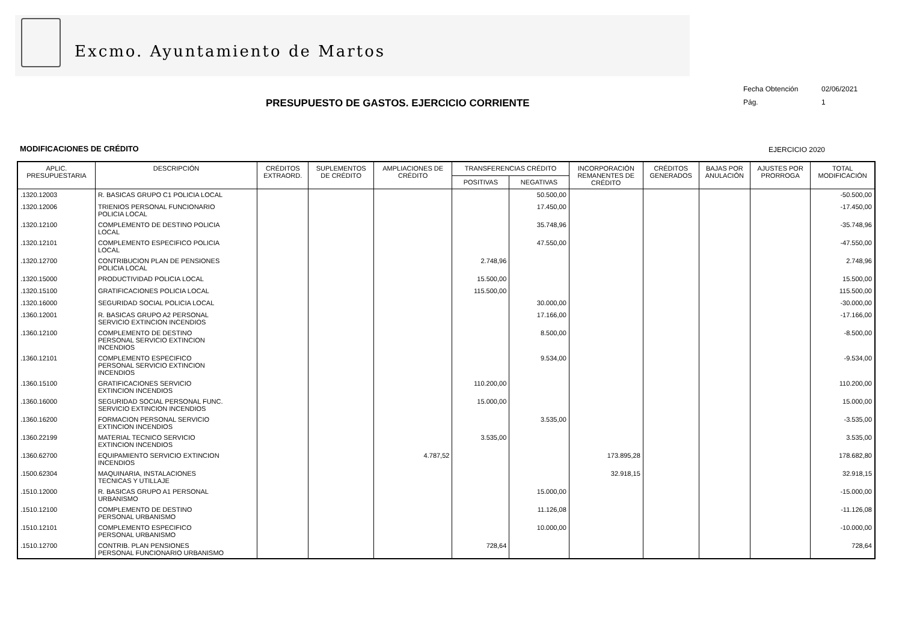Excmo. Ayuntamiento de Martos
PRESUPUESTO DE GASTOS. EJERCICIO CORRIENTE
Fecha Obtención 02/06/2021
Pág. 1
MODIFICACIONES DE CRÉDITO EJERCICIO 2020
| APLIC. PRESUPUESTARIA | DESCRIPCIÓN | CRÉDITOS EXTRAORD. | SUPLEMENTOS DE CRÉDITO | AMPLIACIONES DE CRÉDITO | TRANSFERENCIAS CRÉDITO | | INCORPORACIÓN REMANENTES DE CRÉDITO | CRÉDITOS GENERADOS | BAJAS POR ANULACIÓN | AJUSTES POR PRORROGA | TOTAL MODIFICACIÓN |
| --- | --- | --- | --- | --- | --- | --- | --- | --- | --- | --- | --- |
| | | | | | POSITIVAS | NEGATIVAS | | | | | |
| .1320.12003 | R. BASICAS GRUPO C1 POLICIA LOCAL | | | | | 50.500,00 | | | | | -50.500,00 |
| .1320.12006 | TRIENIOS PERSONAL FUNCIONARIO POLICIA LOCAL | | | | | 17.450,00 | | | | | -17.450,00 |
| .1320.12100 | COMPLEMENTO DE DESTINO POLICIA LOCAL | | | | | 35.748,96 | | | | | -35.748,96 |
| .1320.12101 | COMPLEMENTO ESPECIFICO POLICIA LOCAL | | | | | 47.550,00 | | | | | -47.550,00 |
| .1320.12700 | CONTRIBUCION PLAN DE PENSIONES POLICIA LOCAL | | | | 2.748,96 | | | | | | 2.748,96 |
| .1320.15000 | PRODUCTIVIDAD POLICIA LOCAL | | | | 15.500,00 | | | | | | 15.500,00 |
| .1320.15100 | GRATIFICACIONES POLICIA LOCAL | | | | 115.500,00 | | | | | | 115.500,00 |
| .1320.16000 | SEGURIDAD SOCIAL POLICIA LOCAL | | | | | 30.000,00 | | | | | -30.000,00 |
| .1360.12001 | R. BASICAS GRUPO A2 PERSONAL SERVICIO EXTINCION INCENDIOS | | | | | 17.166,00 | | | | | -17.166,00 |
| .1360.12100 | COMPLEMENTO DE DESTINO PERSONAL SERVICIO EXTINCION INCENDIOS | | | | | 8.500,00 | | | | | -8.500,00 |
| .1360.12101 | COMPLEMENTO ESPECIFICO PERSONAL SERVICIO EXTINCION INCENDIOS | | | | | 9.534,00 | | | | | -9.534,00 |
| .1360.15100 | GRATIFICACIONES SERVICIO EXTINCION INCENDIOS | | | | 110.200,00 | | | | | | 110.200,00 |
| .1360.16000 | SEGURIDAD SOCIAL PERSONAL FUNC. SERVICIO EXTINCION INCENDIOS | | | | 15.000,00 | | | | | | 15.000,00 |
| .1360.16200 | FORMACION PERSONAL SERVICIO EXTINCION INCENDIOS | | | | | 3.535,00 | | | | | -3.535,00 |
| .1360.22199 | MATERIAL TECNICO SERVICIO EXTINCION INCENDIOS | | | | 3.535,00 | | | | | | 3.535,00 |
| .1360.62700 | EQUIPAMIENTO SERVICIO EXTINCION INCENDIOS | | | 4.787,52 | | | 173.895,28 | | | | 178.682,80 |
| .1500.62304 | MAQUINARIA, INSTALACIONES TECNICAS Y UTILLAJE | | | | | | 32.918,15 | | | | 32.918,15 |
| .1510.12000 | R. BASICAS GRUPO A1 PERSONAL URBANISMO | | | | | 15.000,00 | | | | | -15.000,00 |
| .1510.12100 | COMPLEMENTO DE DESTINO PERSONAL URBANISMO | | | | | 11.126,08 | | | | | -11.126,08 |
| .1510.12101 | COMPLEMENTO ESPECIFICO PERSONAL URBANISMO | | | | | 10.000,00 | | | | | -10.000,00 |
| .1510.12700 | CONTRIB. PLAN PENSIONES PERSONAL FUNCIONARIO URBANISMO | | | | 728,64 | | | | | | 728,64 |